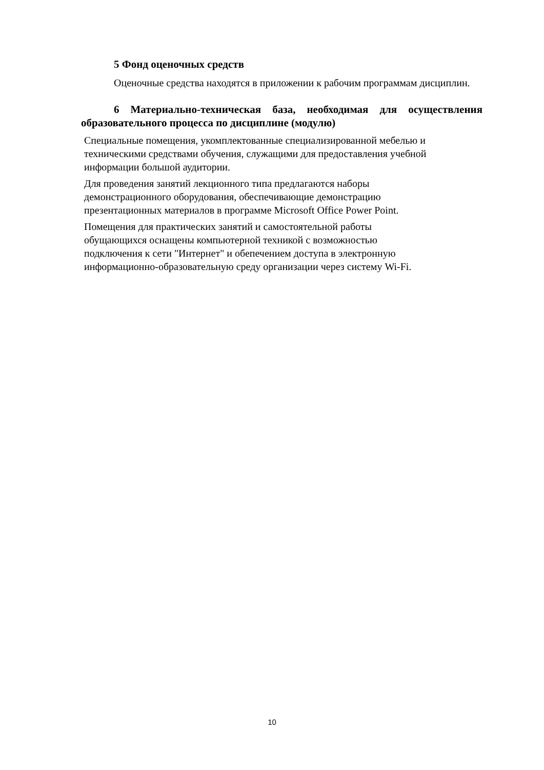5 Фонд оценочных средств
Оценочные средства находятся в приложении к рабочим программам дисциплин.
6 Материально-техническая база, необходимая для осуществления образовательного процесса по дисциплине (модулю)
Специальные помещения, укомплектованные специализированной мебелью и техническими средствами обучения, служащими для предоставления учебной информации большой аудитории.
Для проведения занятий лекционного типа предлагаются наборы
демонстрационного оборудования, обеспечивающие демонстрацию
презентационных материалов в программе Microsoft Office Power Point.
Помещения для практических занятий и самостоятельной работы
обущающихся оснащены компьютерной техникой с возможностью
подключения к сети "Интернет" и обепечением доступа в электронную
информационно-образовательную среду организации через систему Wi-Fi.
10